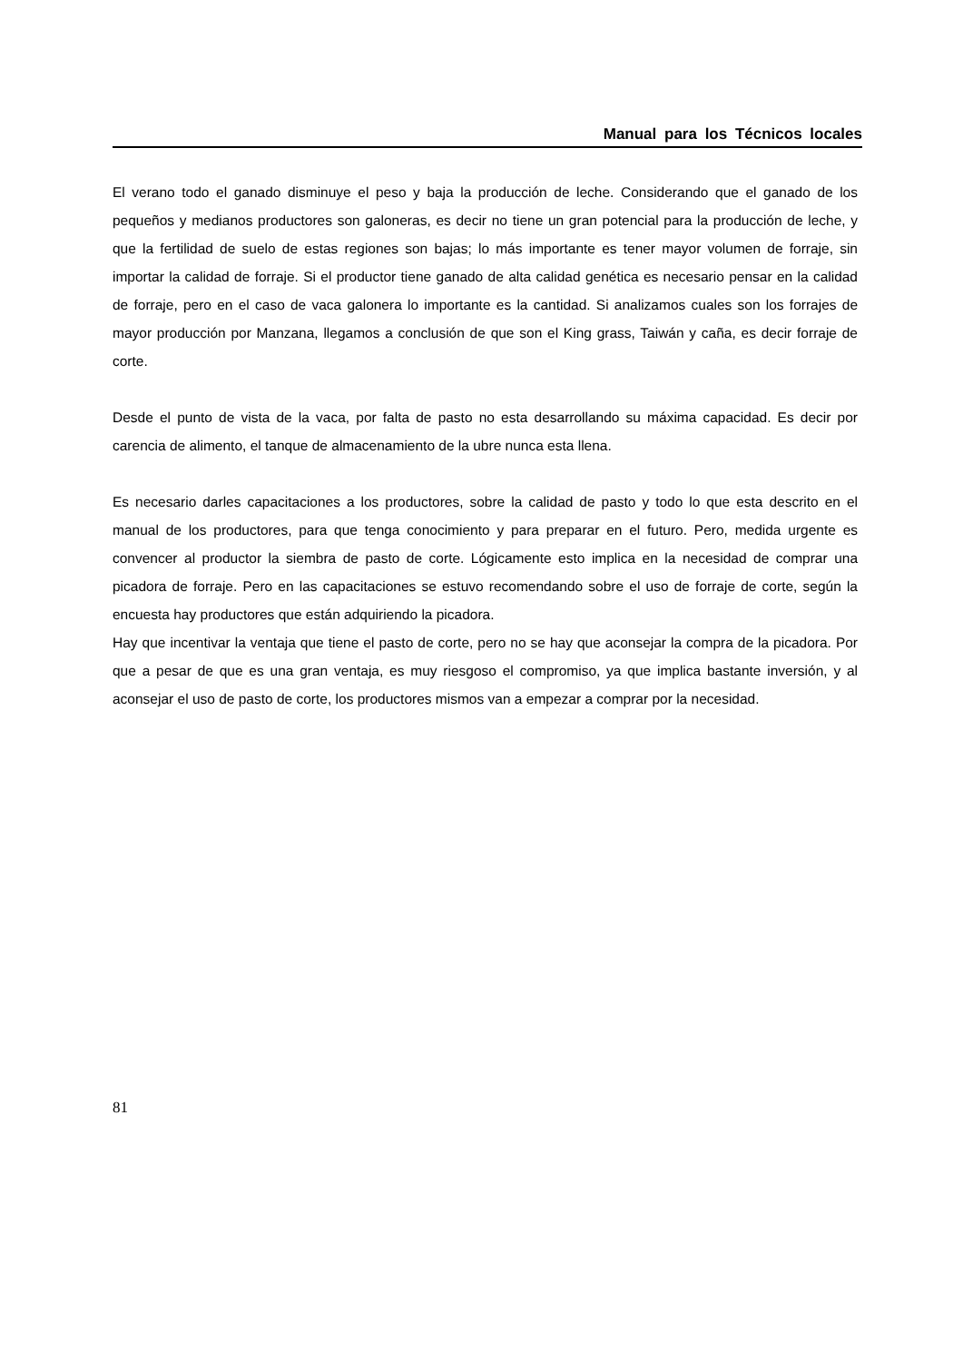Manual para los Técnicos locales
El verano todo el ganado disminuye el peso y baja la producción de leche. Considerando que el ganado de los pequeños y medianos productores son galoneras, es decir no tiene un gran potencial para la producción de leche, y que la fertilidad de suelo de estas regiones son bajas; lo más importante es tener mayor volumen de forraje, sin importar la calidad de forraje. Si el productor tiene ganado de alta calidad genética es necesario pensar en la calidad de forraje, pero en el caso de vaca galonera lo importante es la cantidad. Si analizamos cuales son los forrajes de mayor producción por Manzana, llegamos a conclusión de que son el King grass, Taiwán y caña, es decir forraje de corte.
Desde el punto de vista de la vaca, por falta de pasto no esta desarrollando su máxima capacidad. Es decir por carencia de alimento, el tanque de almacenamiento de la ubre nunca esta llena.
Es necesario darles capacitaciones a los productores, sobre la calidad de pasto y todo lo que esta descrito en el manual de los productores, para que tenga conocimiento y para preparar en el futuro. Pero, medida urgente es convencer al productor la siembra de pasto de corte. Lógicamente esto implica en la necesidad de comprar una picadora de forraje. Pero en las capacitaciones se estuvo recomendando sobre el uso de forraje de corte, según la encuesta hay productores que están adquiriendo la picadora.
Hay que incentivar la ventaja que tiene el pasto de corte, pero no se hay que aconsejar la compra de la picadora. Por que a pesar de que es una gran ventaja, es muy riesgoso el compromiso, ya que implica bastante inversión, y al aconsejar el uso de pasto de corte, los productores mismos van a empezar a comprar por la necesidad.
81